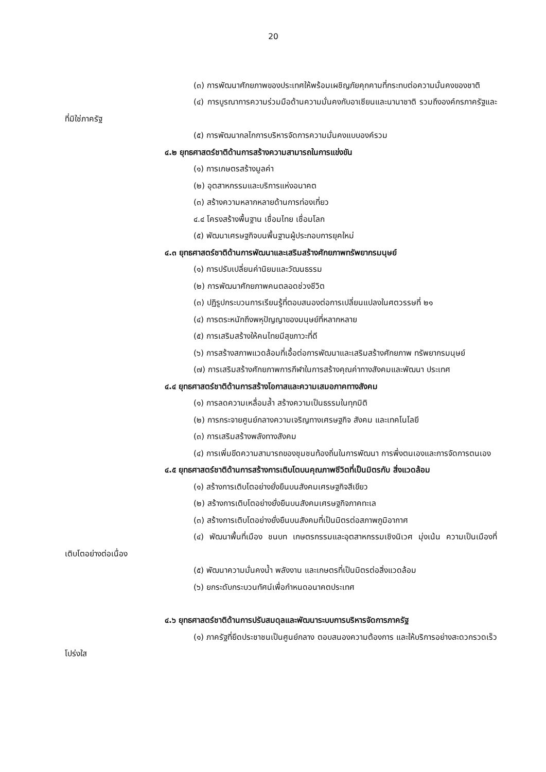20
(๓) การพัฒนาศักยภาพของประเทศให้พร้อมเผชิญภัยคุกคามที่กระทบต่อความมั่นคงของชาติ
(๔) การบูรณาการความร่วมมือด้านความมั่นคงกับอาเซียนและนานาชาติ รวมถึงองค์กรภาครัฐและที่มิใช่ภาครัฐ
(๕) การพัฒนากลไกการบริหารจัดการความมั่นคงแบบองค์รวม
๔.๒ ยุทธศาสตร์ชาติด้านการสร้างความสามารถในการแข่งขัน
(๑) การเกษตรสร้างมูลค่า
(๒) อุตสาหกรรมและบริการแห่งอนาคต
(๓) สร้างความหลากหลายด้านการท่องเที่ยว
๔.๔ โครงสร้างพื้นฐาน เชื่อมไทย เชื่อมโลก
(๕) พัฒนาเศรษฐกิจบนพื้นฐานผู้ประกอบการยุคใหม่
๔.๓ ยุทธศาสตร์ชาติด้านการพัฒนาและเสริมสร้างศักยภาพทรัพยากรมนุษย์
(๑) การปรับเปลี่ยนค่านิยมและวัฒนธรรม
(๒) การพัฒนาศักยภาพคนตลอดช่วงชีวิต
(๓) ปฏิรูปกระบวนการเรียนรู้ที่ตอบสนองต่อการเปลี่ยนแปลงในศตวรรษที่ ๒๑
(๔) การตระหนักถึงพหุปัญญาของมนุษย์ที่หลากหลาย
(๕) การเสริมสร้างให้คนไทยมีสุขภาวะที่ดี
(๖) การสร้างสภาพแวดล้อมที่เอื้อต่อการพัฒนาและเสริมสร้างศักยภาพ ทรัพยากรมนุษย์
(๗) การเสริมสร้างศักยภาพการกีฬาในการสร้างคุณค่าทางสังคมและพัฒนา ประเทศ
๔.๔ ยุทธศาสตร์ชาติด้านการสร้างโอกาสและความเสมอภาคทางสังคม
(๑) การลดความเหลื่อมล้ำ สร้างความเป็นธรรมในทุกมิติ
(๒) การกระจายศูนย์กลางความเจริญทางเศรษฐกิจ สังคม และเทคโนโลยี
(๓) การเสริมสร้างพลังทางสังคม
(๔) การเพิ่มขีดความสามารถของชุมชนท้องถิ่นในการพัฒนา การพึ่งตนเองและการจัดการตนเอง
๔.๕ ยุทธศาสตร์ชาติด้านการสร้างการเติบโตบนคุณภาพชีวิตที่เป็นมิตรกับ สิ่งแวดล้อม
(๑) สร้างการเติบโตอย่างยั่งยืนบนสังคมเศรษฐกิจสีเขียว
(๒) สร้างการเติบโตอย่างยั่งยืนบนสังคมเศรษฐกิจภาคทะเล
(๓) สร้างการเติบโตอย่างยั่งยืนบนสังคมที่เป็นมิตรต่อสภาพภูมิอากาศ
(๔) พัฒนาพื้นที่เมือง ชนบท เกษตรกรรมและอุตสาหกรรมเชิงนิเวศ มุ่งเน้น ความเป็นเมืองที่เติบโตอย่างต่อเนื่อง
(๕) พัฒนาความมั่นคงน้ำ พลังงาน และเกษตรที่เป็นมิตรต่อสิ่งแวดล้อม
(๖) ยกระดับกระบวนทัศน์เพื่อกำหนดอนาคตประเทศ
๔.๖ ยุทธศาสตร์ชาติด้านการปรับสมดุลและพัฒนาระบบการบริหารจัดการภาครัฐ
(๑) ภาครัฐที่ยึดประชาชนเป็นศูนย์กลาง ตอบสนองความต้องการ และให้บริการอย่างสะดวกรวดเร็ว โปร่งใส